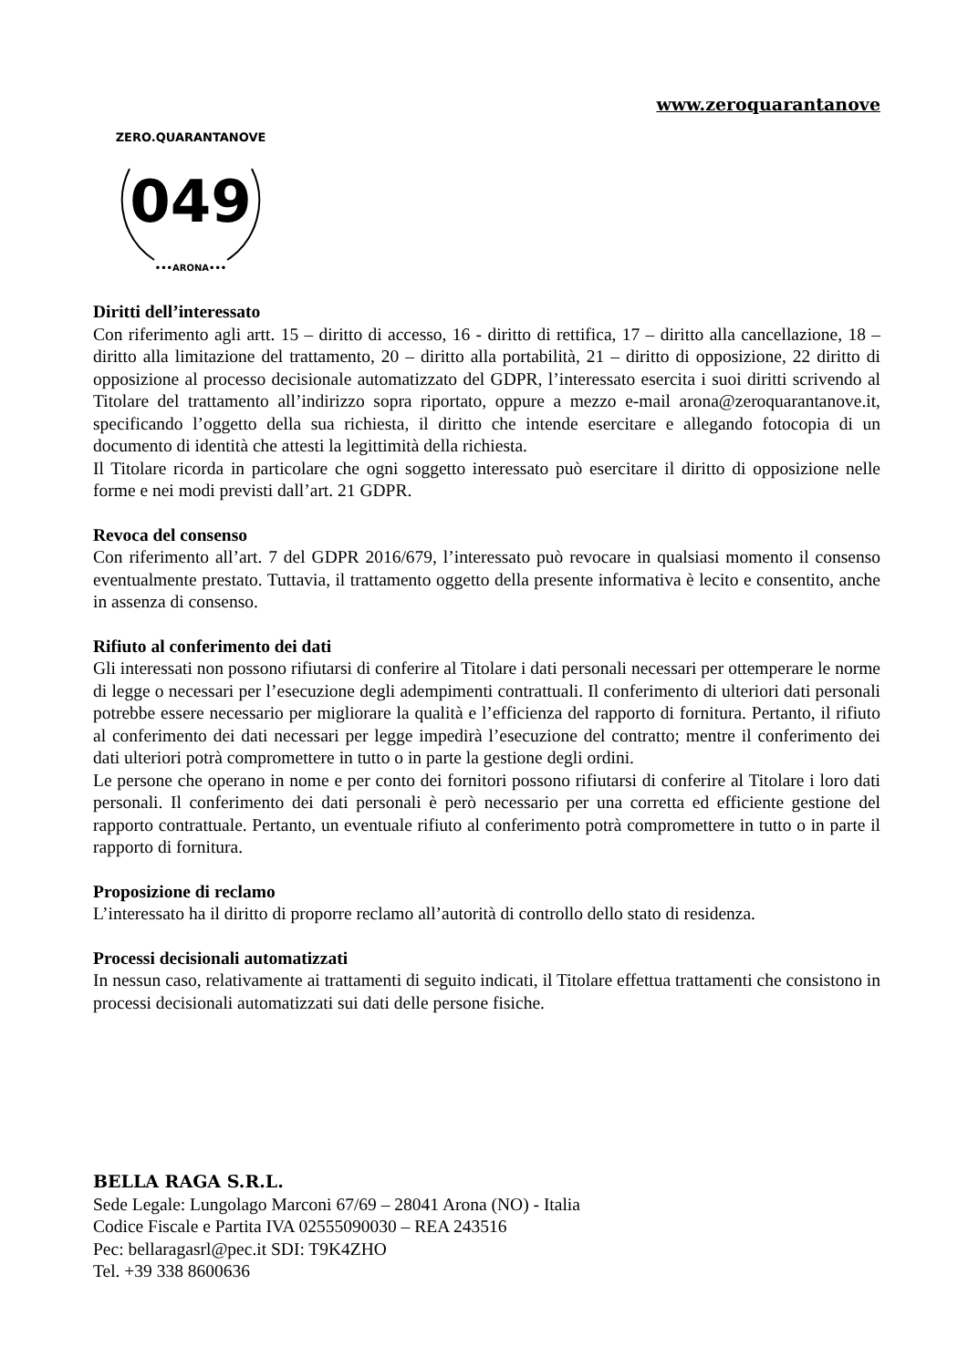www.zeroquarantanove
049
ZERO.QUARANTANOVE
•••ARONA•••
Diritti dell’interessato
Con riferimento agli artt. 15 – diritto di accesso, 16 - diritto di rettifica, 17 – diritto alla cancellazione, 18 – diritto alla limitazione del trattamento, 20 – diritto alla portabilità, 21 – diritto di opposizione, 22 diritto di opposizione al processo decisionale automatizzato del GDPR, l’interessato esercita i suoi diritti scrivendo al Titolare del trattamento all’indirizzo sopra riportato, oppure a mezzo e-mail arona@zeroquarantanove.it, specificando l’oggetto della sua richiesta, il diritto che intende esercitare e allegando fotocopia di un documento di identità che attesti la legittimità della richiesta.
Il Titolare ricorda in particolare che ogni soggetto interessato può esercitare il diritto di opposizione nelle forme e nei modi previsti dall’art. 21 GDPR.
Revoca del consenso
Con riferimento all’art. 7 del GDPR 2016/679, l’interessato può revocare in qualsiasi momento il consenso eventualmente prestato. Tuttavia, il trattamento oggetto della presente informativa è lecito e consentito, anche in assenza di consenso.
Rifiuto al conferimento dei dati
Gli interessati non possono rifiutarsi di conferire al Titolare i dati personali necessari per ottemperare le norme di legge o necessari per l’esecuzione degli adempimenti contrattuali. Il conferimento di ulteriori dati personali potrebbe essere necessario per migliorare la qualità e l’efficienza del rapporto di fornitura. Pertanto, il rifiuto al conferimento dei dati necessari per legge impedirà l’esecuzione del contratto; mentre il conferimento dei dati ulteriori potrà compromettere in tutto o in parte la gestione degli ordini.
Le persone che operano in nome e per conto dei fornitori possono rifiutarsi di conferire al Titolare i loro dati personali. Il conferimento dei dati personali è però necessario per una corretta ed efficiente gestione del rapporto contrattuale. Pertanto, un eventuale rifiuto al conferimento potrà compromettere in tutto o in parte il rapporto di fornitura.
Proposizione di reclamo
L’interessato ha il diritto di proporre reclamo all’autorità di controllo dello stato di residenza.
Processi decisionali automatizzati
In nessun caso, relativamente ai trattamenti di seguito indicati, il Titolare effettua trattamenti che consistono in processi decisionali automatizzati sui dati delle persone fisiche.
BELLA RAGA S.R.L.
Sede Legale: Lungolago Marconi 67/69 – 28041 Arona (NO) - Italia
Codice Fiscale e Partita IVA 02555090030 – REA 243516
Pec: bellaragasrl@pec.it SDI: T9K4ZHO
Tel. +39 338 8600636